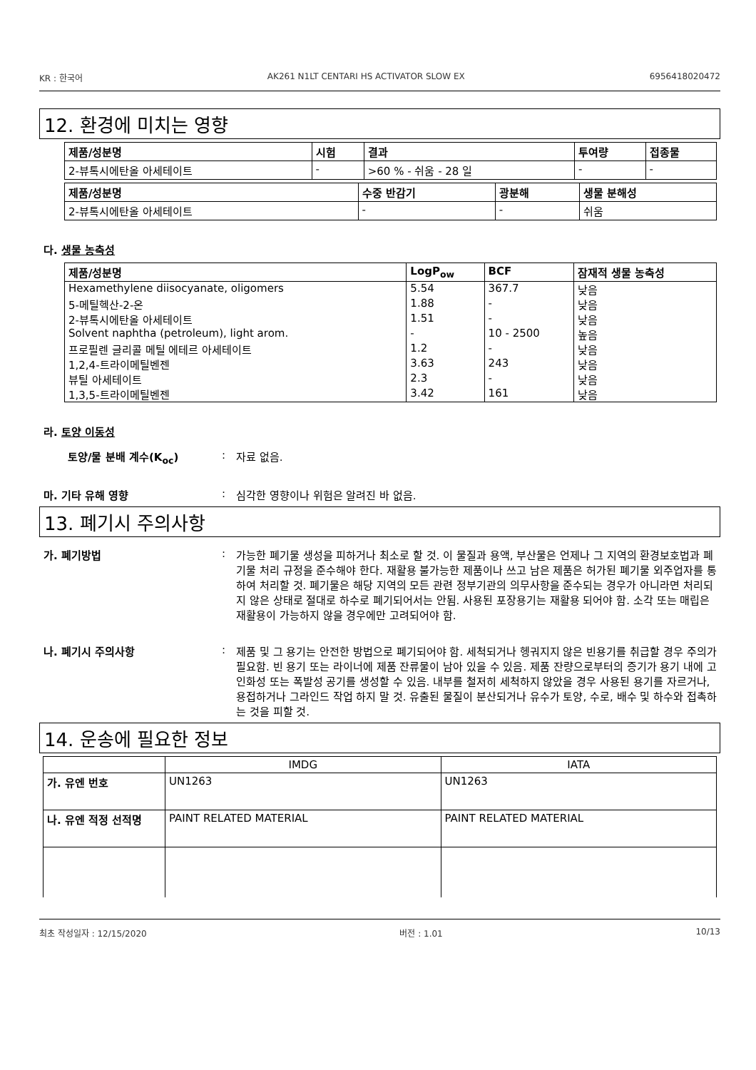KR : 한국어 AK261 N1LT CENTARI HS ACTIVATOR SLOW EX 6956418020472
12. 환경에 미치는 영향
| 제품/성분명 | 시험 | 결과 | 투여량 | 접종물 |
| --- | --- | --- | --- | --- |
| 2-뷰톡시에탄올 아세테이트 | - | >60 % - 쉬움 - 28 일 | - | - |
| 제품/성분명 | 수중 반감기 | 광분해 | 생물 분해성 |
| --- | --- | --- | --- |
| 2-뷰톡시에탄올 아세테이트 | - | - | 쉬움 |
다. 생물 농축성
| 제품/성분명 | LogP<sub>ow</sub> | BCF | 잠재적 생물 농축성 |
| --- | --- | --- | --- |
| Hexamethylene diisocyanate, oligomers | 5.54 | 367.7 | 낮음 |
| 5-메틸헥산-2-온 | 1.88 | - | 낮음 |
| 2-뷰톡시에탄올 아세테이트 | 1.51 | - | 낮음 |
| Solvent naphtha (petroleum), light arom. | - | 10 - 2500 | 높음 |
| 프로필렌 글리콜 메틸 에테르 아세테이트 | 1.2 | - | 낮음 |
| 1,2,4-트라이메틸벤젠 | 3.63 | 243 | 낮음 |
| 뷰틸 아세테이트 | 2.3 | - | 낮음 |
| 1,3,5-트라이메틸벤젠 | 3.42 | 161 | 낮음 |
라. 토양 이동성
토양/물 분배 계수(K<sub>oc</sub>): 자료 없음.
마. 기타 유해 영향: 심각한 영향이나 위험은 알려진 바 없음.
13. 폐기시 주의사항
가. 폐기방법: 가능한 폐기물 생성을 피하거나 최소로 할 것. 이 물질과 용액, 부산물은 언제나 그 지역의 환경보호법과 폐기물 처리 규정을 준수해야 한다. 재활용 불가능한 제품이나 쓰고 남은 제품은 허가된 폐기물 외주업자를 통하여 처리할 것. 폐기물은 해당 지역의 모든 관련 정부기관의 의무사항을 준수되는 경우가 아니라면 처리되지 않은 상태로 절대로 하수로 폐기되어서는 안됨. 사용된 포장용기는 재활용 되어야 함. 소각 또는 매립은 재활용이 가능하지 않을 경우에만 고려되어야 함.
나. 폐기시 주의사항: 제품 및 그 용기는 안전한 방법으로 폐기되어야 함. 세척되거나 헹궈지지 않은 빈용기를 취급할 경우 주의가 필요함. 빈 용기 또는 라이너에 제품 잔류물이 남아 있을 수 있음. 제품 잔량으로부터의 증기가 용기 내에 고인화성 또는 폭발성 공기를 생성할 수 있음. 내부를 철저히 세척하지 않았을 경우 사용된 용기를 자르거나, 용접하거나 그라인드 작업 하지 말 것. 유출된 물질이 분산되거나 유수가 토양, 수로, 배수 및 하수와 접촉하는 것을 피할 것.
14. 운송에 필요한 정보
| | IMDG | IATA |
| --- | --- | --- |
| 가. 유엔 번호 | UN1263 | UN1263 |
| 나. 유엔 적정 선적명 | PAINT RELATED MATERIAL | PAINT RELATED MATERIAL |
최초 작성일자 : 12/15/2020 버전 : 1.01 10/13